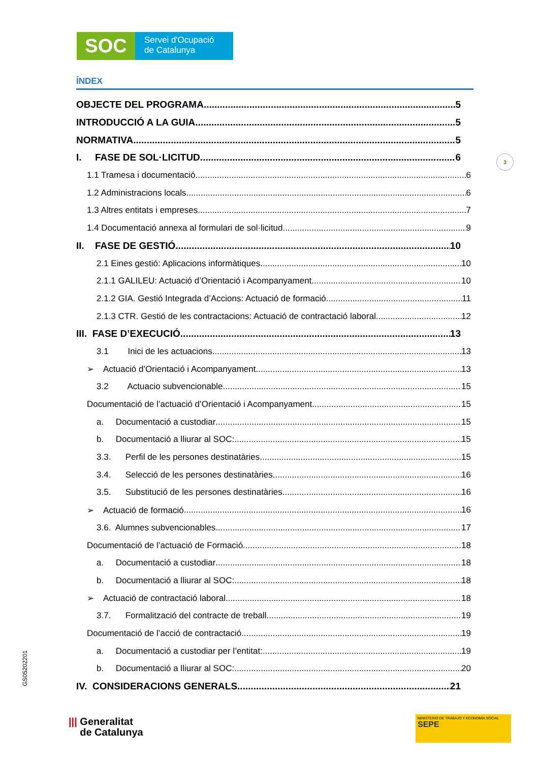SOC
Servei d'Ocupació
de Catalunya
3
ÍNDEX
OBJECTE DEL PROGRAMA 5
INTRODUCCIÓ A LA GUIA 5
NORMATIVA 5
I. FASE DE SOL·LICITUD 6
1.1 Tramesa i documentació 6
1.2 Administracions locals 6
1.3 Altres entitats i empreses 7
1.4 Documentació annexa al formulari de sol·licitud 9
II. FASE DE GESTIÓ 10
2.1 Eines gestió: Aplicacions informàtiques 10
2.1.1 GALILEU: Actuació d’Orientació i Acompanyament. 10
2.1.2 GIA. Gestió Integrada d’Accions: Actuació de formació 11
2.1.3 CTR. Gestió de les contractacions: Actuació de contractació laboral 12
III. FASE D’EXECUCIÓ 13
3.1 Inici de les actuacions 13
➢ Actuació d’Orientació i Acompanyament 13
3.2 Actuacio subvencionable 15
Documentació de l’actuació d’Orientació i Acompanyament 15
a. Documentació a custodiar 15
b. Documentació a lliurar al SOC: 15
3.3. Perfil de les persones destinatàries 15
3.4. Selecció de les persones destinatàries 16
3.5. Substitució de les persones destinatàries 16
➢ Actuació de formació 16
3.6. Alumnes subvencionables 17
Documentació de l’actuació de Formació 18
a. Documentació a custodiar 18
b. Documentació a lliurar al SOC: 18
➢ Actuació de contractació laboral 18
3.7. Formalització del contracte de treball 19
Documentació de l’acció de contractació 19
a. Documentació a custodiar per l’entitat: 19
b. Documentació a lliurar al SOC: 20
IV. CONSIDERACIONS GENERALS 21
GS05202201
||| Generalitat
de Catalunya
MINISTERIO DE TRABAJO Y ECONOMÍA SOCIAL SEPE